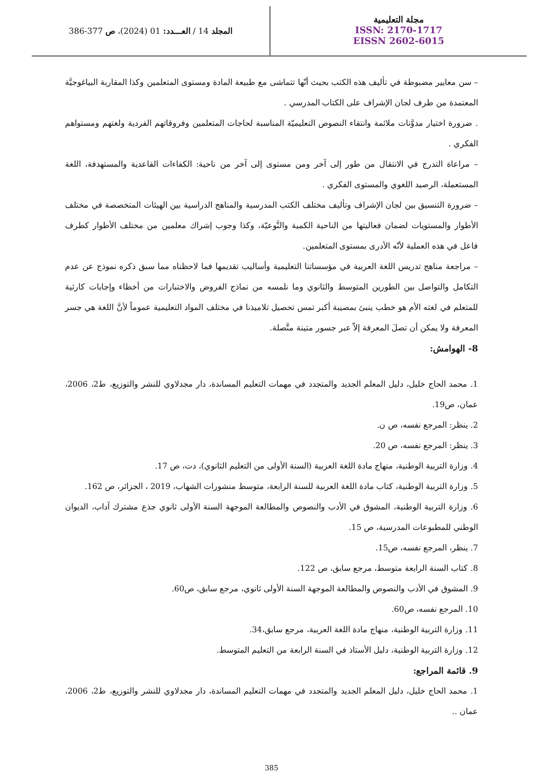المجلد 14 / العـــدد: 01 (2024)، ص 377-386
مجلة التعليمية
ISSN: 2170-1717
EISSN 2602-6015
– سن معايير مضبوطة في تأليف هذه الكتب بحيث أنّها تتماشى مع طبيعة المادة ومستوى المتعلمين وكذا المقاربة البياغوجيَّة المعتمدة من طرف لجان الإشراف على الكتاب المدرسي .
. ضرورة اختيار مدوَّنات ملائمة وانتقاء النصوص التعليميّة المناسبة لحاجات المتعلمين وفروقاتهم الفردية ولغتهم ومستواهم الفكري .
– مراعاة التدرج في الانتقال من طور إلى آخر ومن مستوى إلى آخر من ناحية: الكفاءات القاعدية والمستهدفة، اللغة المستعملة، الرصيد اللغوي والمستوى الفكري .
– ضرورة التنسيق بين لجان الإشراف وتأليف مختلف الكتب المدرسية والمناهج الدراسية بين الهيئات المتخصصة في مختلف الأطوار والمستويات لضمان فعاليتها من الناحية الكمية والنَّوعيّة، وكذا وجوب إشراك معلمين من مختلف الأطوار كطرف فاعل في هذه العملية لأنّه الأدرى بمستوى المتعلمين.
– مراجعة مناهج تدريس اللغة العربية في مؤسساتنا التعليمية وأساليب تقديمها فما لاحظناه مما سبق ذكره نموذج عن عدم التكامل والتواصل بين الطورين المتوسط والثانوي وما نلمسه من نماذج الفروض والاختبارات من أخطاء وإجابات كارثية للمتعلم في لغته الأم هو خطب ينبئ بمصيبة أكبر تمس تحصيل تلاميذنا في مختلف المواد التعليمية عموماً لأنَّ اللغة هي جسر المعرفة ولا يمكن أن تصلَ المعرفة إلاّ عبر جسور متينة متَّصلة.
8- الهوامش:
1. محمد الحاج خليل، دليل المعلم الجديد والمتجدد في مهمات التعليم المساندة، دار مجدلاوي للنشر والتوزيع، ط2، 2006، عمان، ص19.
2. ينظر: المرجع نفسه، ص ن.
3. ينظر: المرجع نفسه، ص 20.
4. وزارة التربية الوطنية، منهاج مادة اللغة العربية (السنة الأولى من التعليم الثانوي)، دت، ص 17.
5. وزارة التربية الوطنية، كتاب مادة اللغة العربية للسنة الرابعة، متوسط منشورات الشهاب، 2019 ، الجزائر، ص 162.
6. وزارة التربية الوطنية، المشوق في الأدب والنصوص والمطالعة الموجهة السنة الأولى ثانوي جذع مشترك آداب، الديوان الوطني للمطبوعات المدرسية، ص 15.
7. ينظر، المرجع نفسه، ص15.
8. كتاب السنة الرابعة متوسط، مرجع سابق، ص 122.
9. المشوق في الأدب والنصوص والمطالعة الموجهة السنة الأولى ثانوي، مرجع سابق، ص60.
10. المرجع نفسه، ص60.
11. وزارة التربية الوطنية، منهاج مادة اللغة العربية، مرجع سابق،34.
12. وزارة التربية الوطنية، دليل الأستاذ في السنة الرابعة من التعليم المتوسط.
9. قائمة المراجع:
1. محمد الحاج خليل، دليل المعلم الجديد والمتجدد في مهمات التعليم المساندة، دار مجدلاوي للنشر والتوزيع، ط2، 2006، عمان ..
385